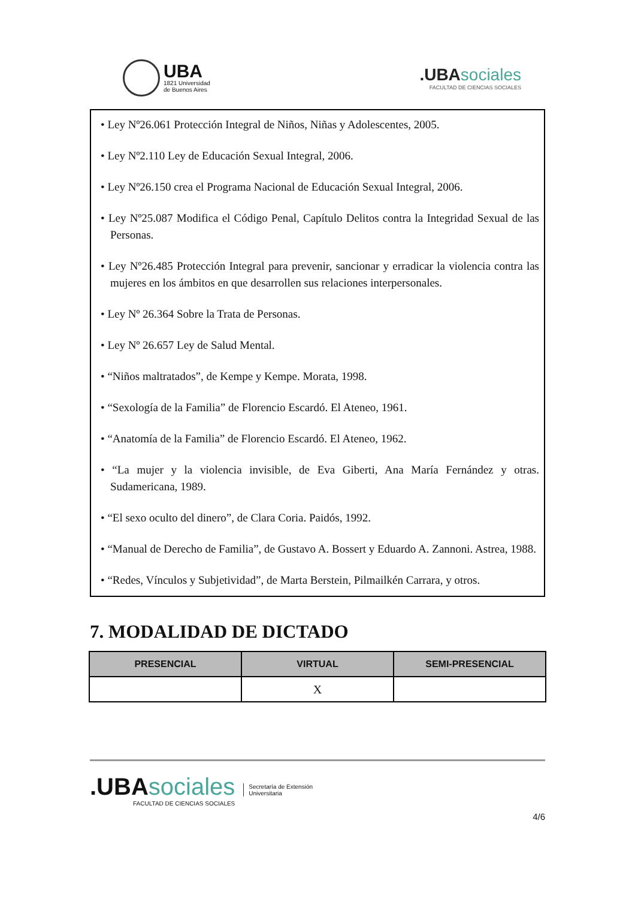UBA
1821 Universidad
de Buenos Aires
.UBA sociales
FACULTAD DE CIENCIAS SOCIALES
• Ley Nº26.061 Protección Integral de Niños, Niñas y Adolescentes, 2005.
• Ley Nº2.110 Ley de Educación Sexual Integral, 2006.
• Ley Nº26.150 crea el Programa Nacional de Educación Sexual Integral, 2006.
• Ley Nº25.087 Modifica el Código Penal, Capítulo Delitos contra la Integridad Sexual de las Personas.
• Ley Nº26.485 Protección Integral para prevenir, sancionar y erradicar la violencia contra las mujeres en los ámbitos en que desarrollen sus relaciones interpersonales.
• Ley Nº 26.364 Sobre la Trata de Personas.
• Ley Nº 26.657 Ley de Salud Mental.
• “Niños maltratados”, de Kempe y Kempe. Morata, 1998.
• “Sexología de la Familia” de Florencio Escardó. El Ateneo, 1961.
• “Anatomía de la Familia” de Florencio Escardó. El Ateneo, 1962.
• “La mujer y la violencia invisible, de Eva Giberti, Ana María Fernández y otras. Sudamericana, 1989.
• “El sexo oculto del dinero”, de Clara Coria. Paidós, 1992.
• “Manual de Derecho de Familia”, de Gustavo A. Bossert y Eduardo A. Zannoni. Astrea, 1988.
• “Redes, Vínculos y Subjetividad”, de Marta Berstein, Pilmailkén Carrara, y otros.
7. MODALIDAD DE DICTADO
| PRESENCIAL | VIRTUAL | SEMI-PRESENCIAL |
| --- | --- | --- |
| | X | |
.UBA sociales
FACULTAD DE CIENCIAS SOCIALES
Secretaría de Extensión
Universitaria
4/6